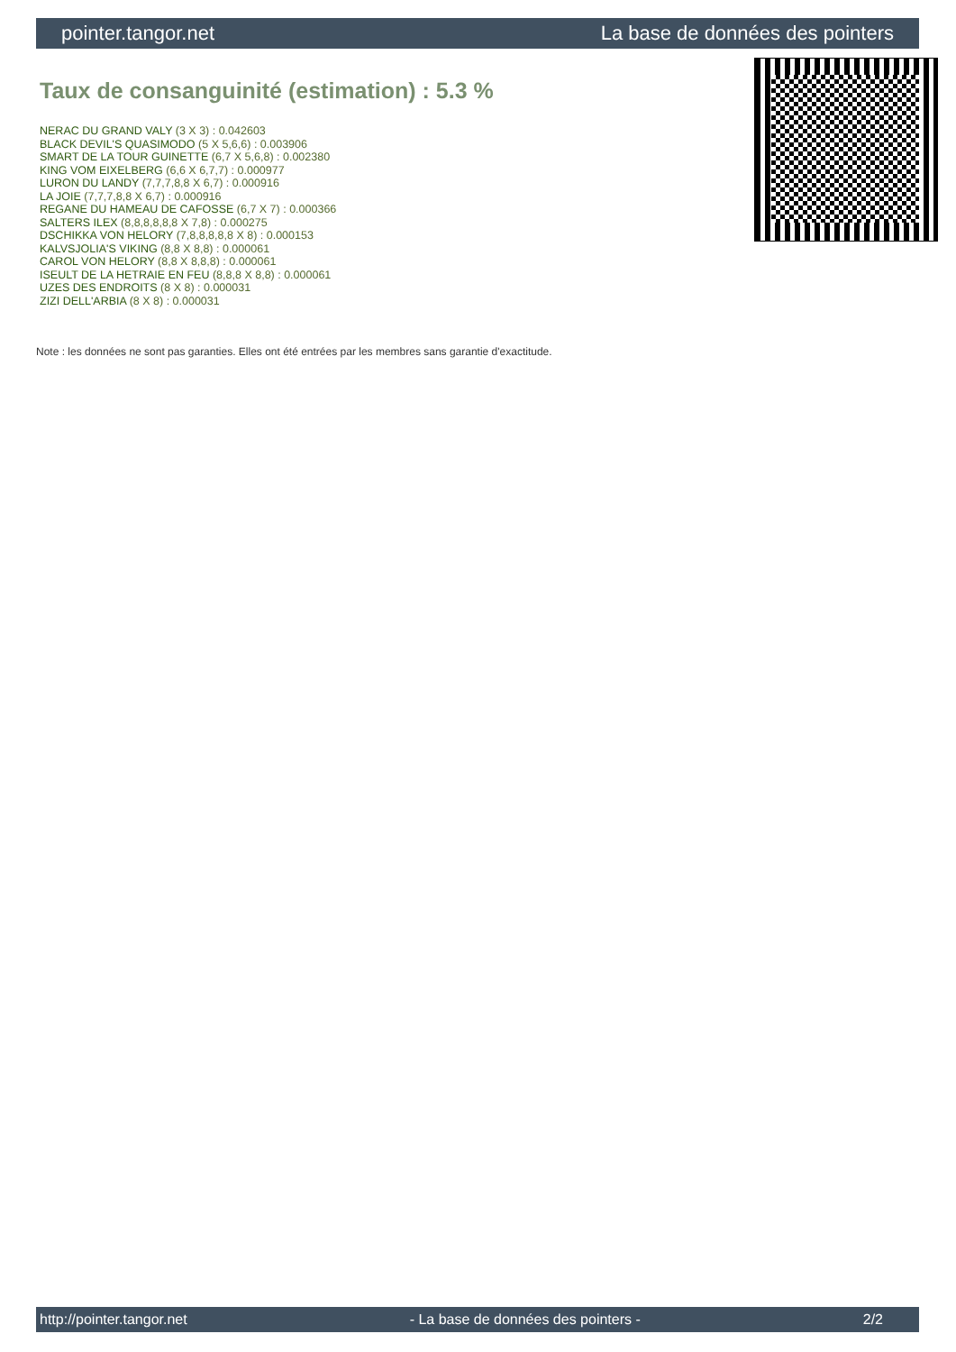pointer.tangor.net La base de données des pointers
Taux de consanguinité (estimation) : 5.3 %
NERAC DU GRAND VALY (3 X 3) : 0.042603
BLACK DEVIL'S QUASIMODO (5 X 5,6,6) : 0.003906
SMART DE LA TOUR GUINETTE (6,7 X 5,6,8) : 0.002380
KING VOM EIXELBERG (6,6 X 6,7,7) : 0.000977
LURON DU LANDY (7,7,7,8,8 X 6,7) : 0.000916
LA JOIE (7,7,7,8,8 X 6,7) : 0.000916
REGANE DU HAMEAU DE CAFOSSE (6,7 X 7) : 0.000366
SALTERS ILEX (8,8,8,8,8,8 X 7,8) : 0.000275
DSCHIKKA VON HELORY (7,8,8,8,8,8 X 8) : 0.000153
KALVSJOLIA'S VIKING (8,8 X 8,8) : 0.000061
CAROL VON HELORY (8,8 X 8,8,8) : 0.000061
ISEULT DE LA HETRAIE EN FEU (8,8,8 X 8,8) : 0.000061
UZES DES ENDROITS (8 X 8) : 0.000031
ZIZI DELL'ARBIA (8 X 8) : 0.000031
Note : les données ne sont pas garanties. Elles ont été entrées par les membres sans garantie d'exactitude.
http://pointer.tangor.net - La base de données des pointers - 2/2